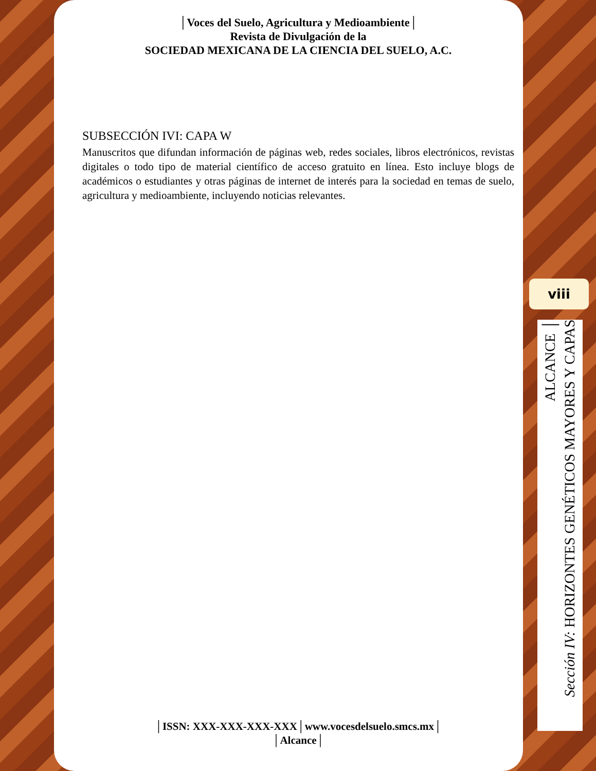│Voces del Suelo, Agricultura y Medioambiente│
Revista de Divulgación de la
SOCIEDAD MEXICANA DE LA CIENCIA DEL SUELO, A.C.
SUBSECCIÓN IVI: CAPA W
Manuscritos que difundan información de páginas web, redes sociales, libros electrónicos, revistas digitales o todo tipo de material científico de acceso gratuito en línea. Esto incluye blogs de académicos o estudiantes y otras páginas de internet de interés para la sociedad en temas de suelo, agricultura y medioambiente, incluyendo noticias relevantes.
│ISSN: XXX-XXX-XXX-XXX│www.vocesdelsuelo.smcs.mx│
│Alcance│
viii
ALCANCE │
Sección IV: HORIZONTES GENÉTICOS MAYORES Y CAPAS